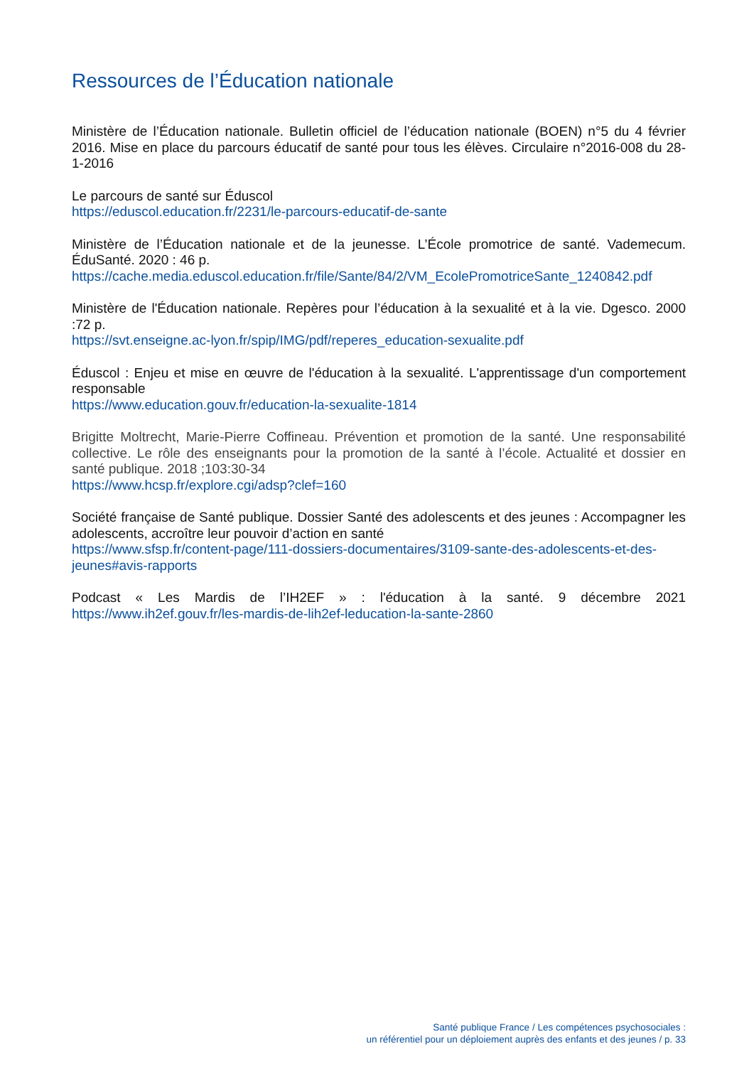Ressources de l’Éducation nationale
Ministère de l’Éducation nationale. Bulletin officiel de l’éducation nationale (BOEN) n°5 du 4 février 2016. Mise en place du parcours éducatif de santé pour tous les élèves. Circulaire n°2016-008 du 28-1-2016
Le parcours de santé sur Éduscol
https://eduscol.education.fr/2231/le-parcours-educatif-de-sante
Ministère de l’Éducation nationale et de la jeunesse. L’École promotrice de santé. Vademecum. ÉduSanté. 2020 : 46 p.
https://cache.media.eduscol.education.fr/file/Sante/84/2/VM_EcolePromotriceSante_1240842.pdf
Ministère de l'Éducation nationale. Repères pour l’éducation à la sexualité et à la vie. Dgesco. 2000 :72 p.
https://svt.enseigne.ac-lyon.fr/spip/IMG/pdf/reperes_education-sexualite.pdf
Éduscol : Enjeu et mise en œuvre de l'éducation à la sexualité. L'apprentissage d'un comportement responsable
https://www.education.gouv.fr/education-la-sexualite-1814
Brigitte Moltrecht, Marie-Pierre Coffineau. Prévention et promotion de la santé. Une responsabilité collective. Le rôle des enseignants pour la promotion de la santé à l’école. Actualité et dossier en santé publique. 2018 ;103:30-34
https://www.hcsp.fr/explore.cgi/adsp?clef=160
Société française de Santé publique. Dossier Santé des adolescents et des jeunes : Accompagner les adolescents, accroître leur pouvoir d’action en santé
https://www.sfsp.fr/content-page/111-dossiers-documentaires/3109-sante-des-adolescents-et-des-jeunes#avis-rapports
Podcast « Les Mardis de l’IH2EF » : l'éducation à la santé. 9 décembre 2021 https://www.ih2ef.gouv.fr/les-mardis-de-lih2ef-leducation-la-sante-2860
Santé publique France / Les compétences psychosociales :
un référentiel pour un déploiement auprès des enfants et des jeunes / p. 33